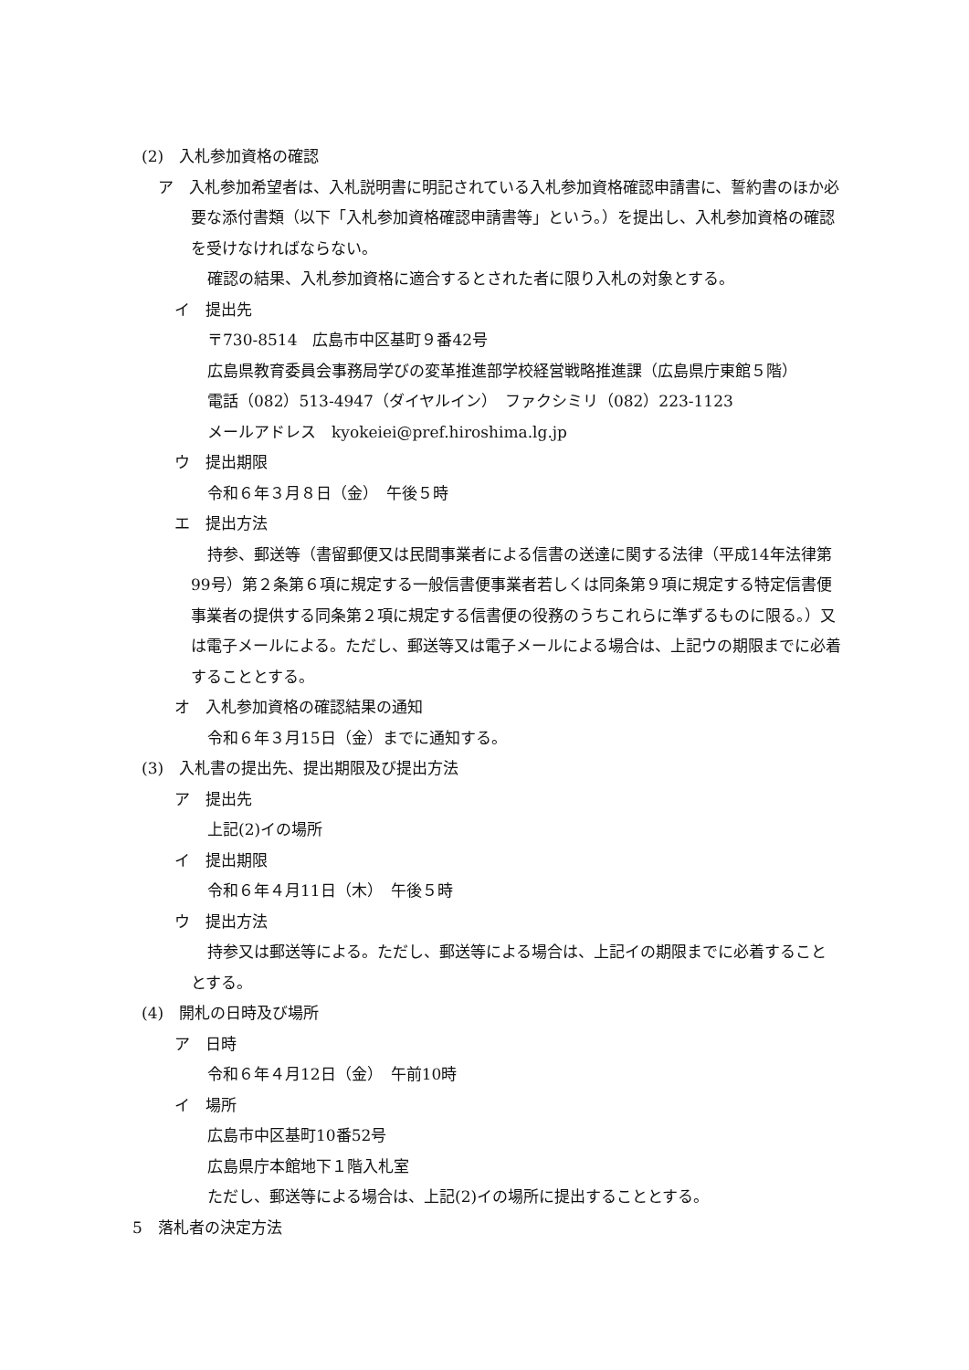(2)　入札参加資格の確認
ア　入札参加希望者は、入札説明書に明記されている入札参加資格確認申請書に、誓約書のほか必要な添付書類（以下「入札参加資格確認申請書等」という。）を提出し、入札参加資格の確認を受けなければならない。
確認の結果、入札参加資格に適合するとされた者に限り入札の対象とする。
イ　提出先
〒730-8514　広島市中区基町９番42号
広島県教育委員会事務局学びの変革推進部学校経営戦略推進課（広島県庁東館５階）
電話（082）513-4947（ダイヤルイン）　ファクシミリ（082）223-1123
メールアドレス　kyokeiei@pref.hiroshima.lg.jp
ウ　提出期限
令和６年３月８日（金）　午後５時
エ　提出方法
持参、郵送等（書留郵便又は民間事業者による信書の送達に関する法律（平成14年法律第99号）第２条第６項に規定する一般信書便事業者若しくは同条第９項に規定する特定信書便事業者の提供する同条第２項に規定する信書便の役務のうちこれらに準ずるものに限る。）又は電子メールによる。ただし、郵送等又は電子メールによる場合は、上記ウの期限までに必着することとする。
オ　入札参加資格の確認結果の通知
令和６年３月15日（金）までに通知する。
(3)　入札書の提出先、提出期限及び提出方法
ア　提出先
上記(2)イの場所
イ　提出期限
令和６年４月11日（木）　午後５時
ウ　提出方法
持参又は郵送等による。ただし、郵送等による場合は、上記イの期限までに必着することとする。
(4)　開札の日時及び場所
ア　日時
令和６年４月12日（金）　午前10時
イ　場所
広島市中区基町10番52号
広島県庁本館地下１階入札室
ただし、郵送等による場合は、上記(2)イの場所に提出することとする。
5　落札者の決定方法